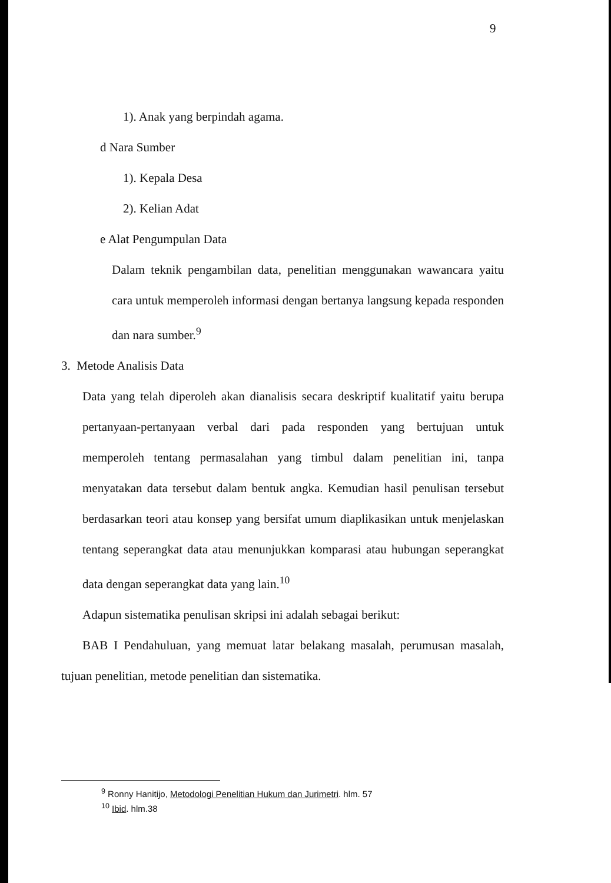9
1). Anak yang berpindah agama.
d Nara Sumber
1). Kepala Desa
2). Kelian Adat
e Alat Pengumpulan Data
Dalam teknik pengambilan data, penelitian menggunakan wawancara yaitu cara untuk memperoleh informasi dengan bertanya langsung kepada responden dan nara sumber.<sup>9</sup>
3. Metode Analisis Data
Data yang telah diperoleh akan dianalisis secara deskriptif kualitatif yaitu berupa pertanyaan-pertanyaan verbal dari pada responden yang bertujuan untuk memperoleh tentang permasalahan yang timbul dalam penelitian ini, tanpa menyatakan data tersebut dalam bentuk angka. Kemudian hasil penulisan tersebut berdasarkan teori atau konsep yang bersifat umum diaplikasikan untuk menjelaskan tentang seperangkat data atau menunjukkan komparasi atau hubungan seperangkat data dengan seperangkat data yang lain.<sup>10</sup>
Adapun sistematika penulisan skripsi ini adalah sebagai berikut:
BAB I Pendahuluan, yang memuat latar belakang masalah, perumusan masalah, tujuan penelitian, metode penelitian dan sistematika.
<sup>9</sup> Ronny Hanitijo, Metodologi Penelitian Hukum dan Jurimetri. hlm. 57
<sup>10</sup> Ibid. hlm.38